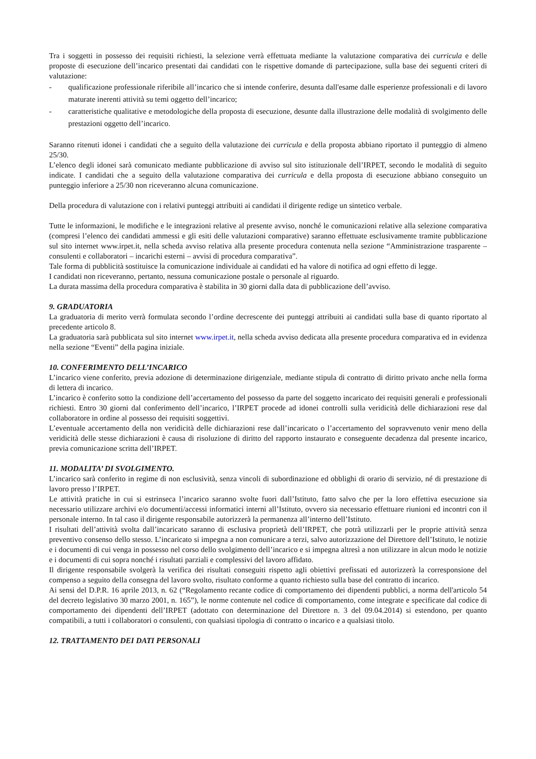Tra i soggetti in possesso dei requisiti richiesti, la selezione verrà effettuata mediante la valutazione comparativa dei curricula e delle proposte di esecuzione dell’incarico presentati dai candidati con le rispettive domande di partecipazione, sulla base dei seguenti criteri di valutazione:
- qualificazione professionale riferibile all’incarico che si intende conferire, desunta dall'esame dalle esperienze professionali e di lavoro maturate inerenti attività su temi oggetto dell’incarico;
- caratteristiche qualitative e metodologiche della proposta di esecuzione, desunte dalla illustrazione delle modalità di svolgimento delle prestazioni oggetto dell’incarico.
Saranno ritenuti idonei i candidati che a seguito della valutazione dei curricula e della proposta abbiano riportato il punteggio di almeno 25/30.
L’elenco degli idonei sarà comunicato mediante pubblicazione di avviso sul sito istituzionale dell’IRPET, secondo le modalità di seguito indicate. I candidati che a seguito della valutazione comparativa dei curricula e della proposta di esecuzione abbiano conseguito un punteggio inferiore a 25/30 non riceveranno alcuna comunicazione.
Della procedura di valutazione con i relativi punteggi attribuiti ai candidati il dirigente redige un sintetico verbale.
Tutte le informazioni, le modifiche e le integrazioni relative al presente avviso, nonché le comunicazioni relative alla selezione comparativa (compresi l’elenco dei candidati ammessi e gli esiti delle valutazioni comparative) saranno effettuate esclusivamente tramite pubblicazione sul sito internet www.irpet.it, nella scheda avviso relativa alla presente procedura contenuta nella sezione “Amministrazione trasparente – consulenti e collaboratori – incarichi esterni – avvisi di procedura comparativa”.
Tale forma di pubblicità sostituisce la comunicazione individuale ai candidati ed ha valore di notifica ad ogni effetto di legge.
I candidati non riceveranno, pertanto, nessuna comunicazione postale o personale al riguardo.
La durata massima della procedura comparativa è stabilita in 30 giorni dalla data di pubblicazione dell’avviso.
9. GRADUATORIA
La graduatoria di merito verrà formulata secondo l’ordine decrescente dei punteggi attribuiti ai candidati sulla base di quanto riportato al precedente articolo 8.
La graduatoria sarà pubblicata sul sito internet www.irpet.it, nella scheda avviso dedicata alla presente procedura comparativa ed in evidenza nella sezione “Eventi” della pagina iniziale.
10. CONFERIMENTO DELL’INCARICO
L’incarico viene conferito, previa adozione di determinazione dirigenziale, mediante stipula di contratto di diritto privato anche nella forma di lettera di incarico.
L’incarico è conferito sotto la condizione dell’accertamento del possesso da parte del soggetto incaricato dei requisiti generali e professionali richiesti. Entro 30 giorni dal conferimento dell’incarico, l’IRPET procede ad idonei controlli sulla veridicità delle dichiarazioni rese dal collaboratore in ordine al possesso dei requisiti soggettivi.
L’eventuale accertamento della non veridicità delle dichiarazioni rese dall’incaricato o l’accertamento del sopravvenuto venir meno della veridicità delle stesse dichiarazioni è causa di risoluzione di diritto del rapporto instaurato e conseguente decadenza dal presente incarico, previa comunicazione scritta dell’IRPET.
11. MODALITA’ DI SVOLGIMENTO.
L’incarico sarà conferito in regime di non esclusività, senza vincoli di subordinazione ed obblighi di orario di servizio, né di prestazione di lavoro presso l’IRPET.
Le attività pratiche in cui si estrinseca l’incarico saranno svolte fuori dall’Istituto, fatto salvo che per la loro effettiva esecuzione sia necessario utilizzare archivi e/o documenti/accessi informatici interni all’Istituto, ovvero sia necessario effettuare riunioni ed incontri con il personale interno. In tal caso il dirigente responsabile autorizzerà la permanenza all’interno dell’Istituto.
I risultati dell’attività svolta dall’incaricato saranno di esclusiva proprietà dell’IRPET, che potrà utilizzarli per le proprie attività senza preventivo consenso dello stesso. L’incaricato si impegna a non comunicare a terzi, salvo autorizzazione del Direttore dell’Istituto, le notizie e i documenti di cui venga in possesso nel corso dello svolgimento dell’incarico e si impegna altresì a non utilizzare in alcun modo le notizie e i documenti di cui sopra nonché i risultati parziali e complessivi del lavoro affidato.
Il dirigente responsabile svolgerà la verifica dei risultati conseguiti rispetto agli obiettivi prefissati ed autorizzerà la corresponsione del compenso a seguito della consegna del lavoro svolto, risultato conforme a quanto richiesto sulla base del contratto di incarico.
Ai sensi del D.P.R. 16 aprile 2013, n. 62 (“Regolamento recante codice di comportamento dei dipendenti pubblici, a norma dell'articolo 54 del decreto legislativo 30 marzo 2001, n. 165”), le norme contenute nel codice di comportamento, come integrate e specificate dal codice di comportamento dei dipendenti dell’IRPET (adottato con determinazione del Direttore n. 3 del 09.04.2014) si estendono, per quanto compatibili, a tutti i collaboratori o consulenti, con qualsiasi tipologia di contratto o incarico e a qualsiasi titolo.
12. TRATTAMENTO DEI DATI PERSONALI